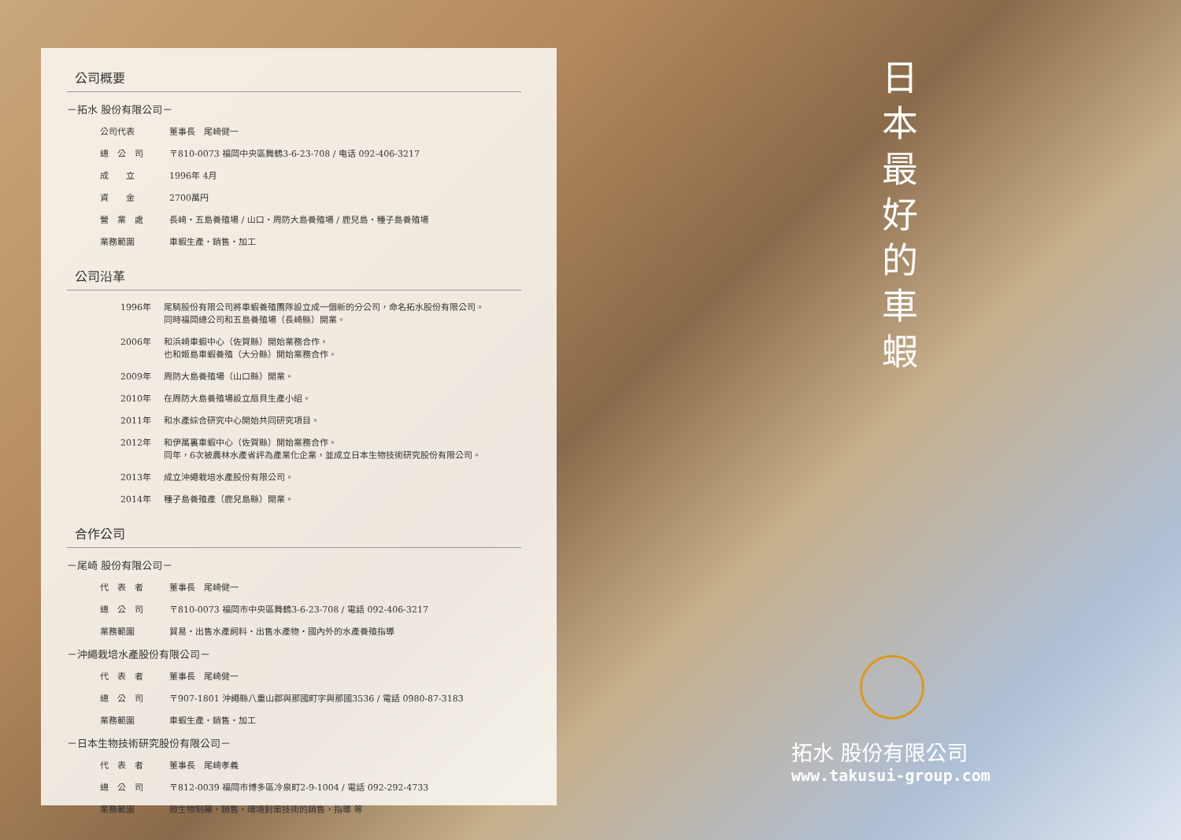公司概要
－拓水 股份有限公司－
公司代表 董事長　尾崎健一
總　公　司 〒810-0073 福岡中央區舞鶴3-6-23-708 / 电话 092-406-3217
成　　立 1996年 4月
資　　金 2700萬円
營　業　處 長崎・五島養殖場 / 山口・周防大島養殖場 / 鹿兒島・種子島養殖場
業務範圍 車蝦生產・銷售・加工
公司沿革
1996年 尾騎股份有限公司將車蝦養殖團隊設立成一個新的分公司，命名拓水股份有限公司。
同時福岡總公司和五島養殖場（長崎縣）開業。
2006年 和浜崎車蝦中心（佐賀縣）開始業務合作，
也和姬島車蝦養殖（大分縣）開始業務合作。
2009年 周防大島養殖場（山口縣）開業。
2010年 在周防大島養殖場設立扇貝生產小組。
2011年 和水產綜合研究中心開始共同研究項目。
2012年 和伊萬裏車蝦中心（佐賀縣）開始業務合作。
同年，6次被農林水產省評為產業化企業，並成立日本生物技術研究股份有限公司。
2013年 成立沖繩栽培水產股份有限公司。
2014年 種子島養殖產（鹿兒島縣）開業。
合作公司
－尾崎 股份有限公司－
代　表　者 董事長　尾崎健一
總　公　司 〒810-0073 福岡市中央區舞鶴3-6-23-708 / 電話 092-406-3217
業務範圍 貿易・出售水產飼料・出售水產物・國內外的水產養殖指導
－沖繩栽培水產股份有限公司－
代　表　者 董事長　尾崎健一
總　公　司 〒907-1801 沖繩縣八重山郡與那國町字與那國3536 / 電話 0980-87-3183
業務範圍 車蝦生產・銷售・加工
－日本生物技術研究股份有限公司－
代　表　者 董事長　尾崎孝義
總　公　司 〒812-0039 福岡市博多區冷泉町2-9-1004 / 電話 092-292-4733
業務範圍 微生物制藥，銷售・環境對策技術的銷售，指導 等
日本最好的車蝦
拓水 股份有限公司
www.takusui-group.com